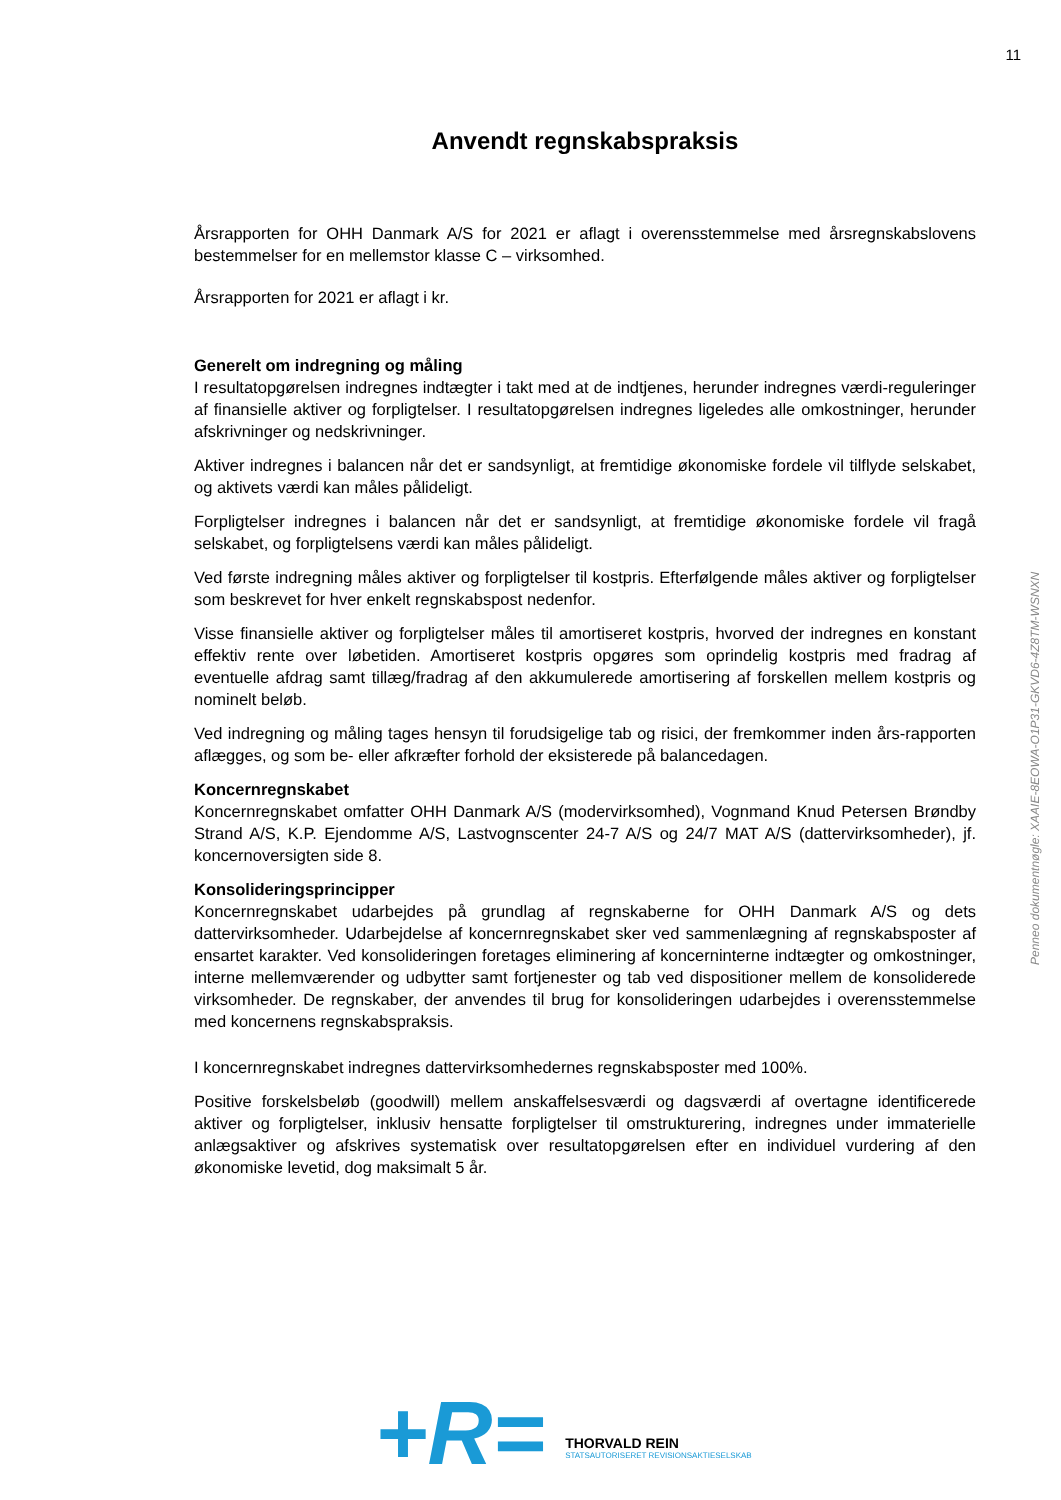11
Penneo dokumentnøgle: XAAIE-8EOWA-O1P31-GKVD6-4Z8TM-WSNXN
Anvendt regnskabspraksis
Årsrapporten for OHH Danmark A/S for 2021 er aflagt i overensstemmelse med årsregnskabslovens bestemmelser for en mellemstor klasse C – virksomhed.
Årsrapporten for 2021 er aflagt i kr.
Generelt om indregning og måling
I resultatopgørelsen indregnes indtægter i takt med at de indtjenes, herunder indregnes værdi-reguleringer af finansielle aktiver og forpligtelser. I resultatopgørelsen indregnes ligeledes alle omkostninger, herunder afskrivninger og nedskrivninger.
Aktiver indregnes i balancen når det er sandsynligt, at fremtidige økonomiske fordele vil tilflyde selskabet, og aktivets værdi kan måles pålideligt.
Forpligtelser indregnes i balancen når det er sandsynligt, at fremtidige økonomiske fordele vil fragå selskabet, og forpligtelsens værdi kan måles pålideligt.
Ved første indregning måles aktiver og forpligtelser til kostpris. Efterfølgende måles aktiver og forpligtelser som beskrevet for hver enkelt regnskabspost nedenfor.
Visse finansielle aktiver og forpligtelser måles til amortiseret kostpris, hvorved der indregnes en konstant effektiv rente over løbetiden. Amortiseret kostpris opgøres som oprindelig kostpris med fradrag af eventuelle afdrag samt tillæg/fradrag af den akkumulerede amortisering af forskellen mellem kostpris og nominelt beløb.
Ved indregning og måling tages hensyn til forudsigelige tab og risici, der fremkommer inden års-rapporten aflægges, og som be- eller afkræfter forhold der eksisterede på balancedagen.
Koncernregnskabet
Koncernregnskabet omfatter OHH Danmark A/S (modervirksomhed), Vognmand Knud Petersen Brøndby Strand A/S, K.P. Ejendomme A/S, Lastvognscenter 24-7 A/S og 24/7 MAT A/S (dattervirksomheder), jf. koncernoversigten side 8.
Konsolideringsprincipper
Koncernregnskabet udarbejdes på grundlag af regnskaberne for OHH Danmark A/S og dets dattervirksomheder. Udarbejdelse af koncernregnskabet sker ved sammenlægning af regnskabsposter af ensartet karakter. Ved konsolideringen foretages eliminering af koncerninterne indtægter og omkostninger, interne mellemværender og udbytter samt fortjenester og tab ved dispositioner mellem de konsoliderede virksomheder. De regnskaber, der anvendes til brug for konsolideringen udarbejdes i overensstemmelse med koncernens regnskabspraksis.
I koncernregnskabet indregnes dattervirksomhedernes regnskabsposter med 100%.
Positive forskelsbeløb (goodwill) mellem anskaffelsesværdi og dagsværdi af overtagne identificerede aktiver og forpligtelser, inklusiv hensatte forpligtelser til omstrukturering, indregnes under immaterielle anlægsaktiver og afskrives systematisk over resultatopgørelsen efter en individuel vurdering af den økonomiske levetid, dog maksimalt 5 år.
+R=
THORVALD REIN
STATSAUTORISERET REVISIONSAKTIESELSKAB